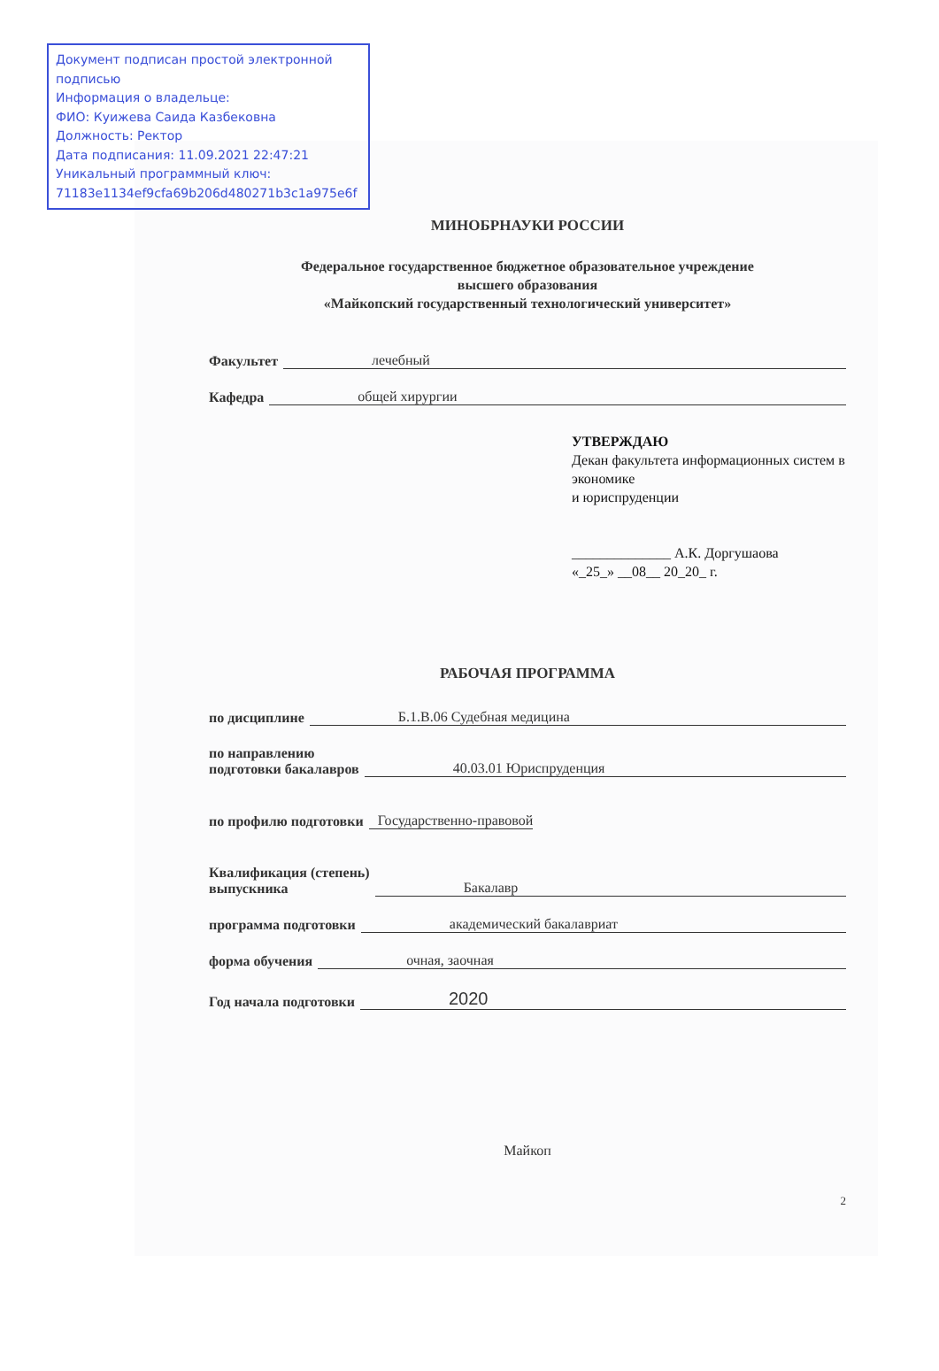Документ подписан простой электронной подписью
Информация о владельце:
ФИО: Куижева Саида Казбековна
Должность: Ректор
Дата подписания: 11.09.2021 22:47:21
Уникальный программный ключ:
71183e1134ef9cfa69b206d480271b3c1a975e6f
МИНОБРНАУКИ РОССИИ
Федеральное государственное бюджетное образовательное учреждение
высшего образования
«Майкопский государственный технологический университет»
Факультет лечебный
Кафедра общей хирургии
УТВЕРЖДАЮ
Декан факультета информационных систем в экономике
и юриспруденции
______________ А.К. Доргушаова
«_25_» __08__ 20_20_ г.
РАБОЧАЯ ПРОГРАММА
по дисциплине Б.1.В.06 Судебная медицина
по направлению
подготовки бакалавров 40.03.01 Юриспруденция
по профилю подготовки Государственно-правовой
Квалификация (степень)
выпускника Бакалавр
программа подготовки академический бакалавриат
форма обучения очная, заочная
Год начала подготовки 2020
Майкоп
2